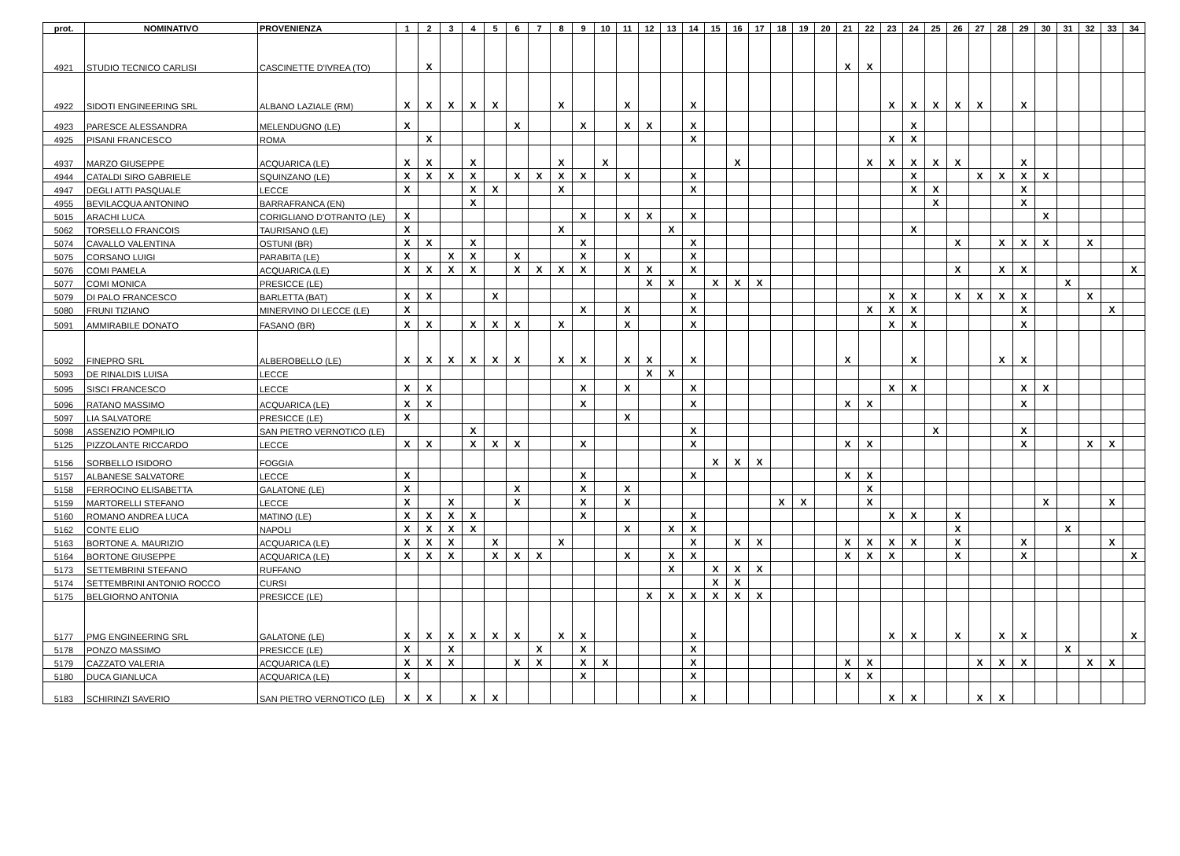| prot. | NOMINATIVO | PROVENIENZA | 1 | 2 | 3 | 4 | 5 | 6 | 7 | 8 | 9 | 10 | 11 | 12 | 13 | 14 | 15 | 16 | 17 | 18 | 19 | 20 | 21 | 22 | 23 | 24 | 25 | 26 | 27 | 28 | 29 | 30 | 31 | 32 | 33 | 34 |
| --- | --- | --- | --- | --- | --- | --- | --- | --- | --- | --- | --- | --- | --- | --- | --- | --- | --- | --- | --- | --- | --- | --- | --- | --- | --- | --- | --- | --- | --- | --- | --- | --- | --- | --- | --- | --- |
| 4921 | STUDIO TECNICO CARLISI | CASCINETTE D'IVREA (TO) | | X | | | | | | | | | | | | | | | | | | | X | X | | | | | | | | | | | | |
| 4922 | SIDOTI ENGINEERING SRL | ALBANO LAZIALE (RM) | X | X | X | X | X | | | X | | | X | | | X | | | | | | | | | X | X | X | X | X | | X | | | | | |
| 4923 | PARESCE ALESSANDRA | MELENDUGNO (LE) | X | | | | | X | | | X | | X | X | | X | | | | | | | | | | X | | | | | | | | | | |
| 4925 | PISANI FRANCESCO | ROMA | | X | | | | | | | | | | | | X | | | | | | | | | X | X | | | | | | | | | | |
| 4937 | MARZO GIUSEPPE | ACQUARICA (LE) | X | X | | X | | | | X | | X | | | | | | X | | | | | | X | X | X | X | X | | | X | | | | | |
| 4944 | CATALDI SIRO GABRIELE | SQUINZANO (LE) | X | X | X | X | | X | X | X | X | | X | | | X | | | | | | | | | | X | | | X | X | X | X | | | | |
| 4947 | DEGLI ATTI PASQUALE | LECCE | X | | | X | X | | | X | | | | | | X | | | | | | | | | | X | X | | | | X | | | | | |
| 4955 | BEVILACQUA ANTONINO | BARRAFRANCA (EN) | | | | X | | | | | | | | | | | | | | | | | | | | | X | | | | X | | | | | |
| 5015 | ARACHI LUCA | CORIGLIANO D'OTRANTO (LE) | X | | | | | | | | X | | X | X | | X | | | | | | | | | | | | | | | | X | | | | |
| 5062 | TORSELLO FRANCOIS | TAURISANO (LE) | X | | | | | | | X | | | | | X | | | | | | | | | | | X | | | | | | | | | | |
| 5074 | CAVALLO VALENTINA | OSTUNI (BR) | X | X | | X | | | | | X | | | | | X | | | | | | | | | | | | X | | X | X | X | | X | | |
| 5075 | CORSANO LUIGI | PARABITA (LE) | X | | X | X | | X | | | X | | X | | | X | | | | | | | | | | | | | | | | | | | | |
| 5076 | COMI PAMELA | ACQUARICA (LE) | X | X | X | X | | X | X | X | X | | X | X | | X | | | | | | | | | | | | X | | X | X | | | | | X |
| 5077 | COMI MONICA | PRESICCE (LE) | | | | | | | | | | | | X | X | | X | X | X | | | | | | | | | | | | | | X | | | |
| 5079 | DI PALO FRANCESCO | BARLETTA (BAT) | X | X | | | X | | | | | | | | | X | | | | | | | | | X | X | | X | X | X | X | | | X | | |
| 5080 | FRUNI TIZIANO | MINERVINO DI LECCE (LE) | X | | | | | | | | X | | X | | | X | | | | | | | | X | X | X | | | | | X | | | | X | |
| 5091 | AMMIRABILE DONATO | FASANO (BR) | X | X | | X | X | X | | X | | | X | | | X | | | | | | | | | X | X | | | | | X | | | | | |
| 5092 | FINEPRO SRL | ALBEROBELLO (LE) | X | X | X | X | X | X | | X | X | | X | X | | X | | | | | | | X | | | X | | | | X | X | | | | | |
| 5093 | DE RINALDIS LUISA | LECCE | | | | | | | | | | | | X | X | | | | | | | | | | | | | | | | | | | | | |
| 5095 | SISCI FRANCESCO | LECCE | X | X | | | | | | | X | | X | | | X | | | | | | | | | X | X | | | | | X | X | | | | |
| 5096 | RATANO MASSIMO | ACQUARICA (LE) | X | X | | | | | | | X | | | | | X | | | | | | | X | X | | | | | | | X | | | | | |
| 5097 | LIA SALVATORE | PRESICCE (LE) | X | | | | | | | | | | X | | | | | | | | | | | | | | | | | | | | | | | |
| 5098 | ASSENZIO POMPILIO | SAN PIETRO VERNOTICO (LE) | | | | X | | | | | | | | | | X | | | | | | | | | | | X | | | | X | | | | | |
| 5125 | PIZZOLANTE RICCARDO | LECCE | X | X | | X | X | X | | | X | | | | | X | | | | | | | X | X | | | | | | | X | | | X | X | |
| 5156 | SORBELLO ISIDORO | FOGGIA | | | | | | | | | | | | | | | X | X | X | | | | | | | | | | | | | | | | | |
| 5157 | ALBANESE SALVATORE | LECCE | X | | | | | | | | X | | | | | X | | | | | | | X | X | | | | | | | | | | | | |
| 5158 | FERROCINO ELISABETTA | GALATONE (LE) | X | | | | | X | | | X | | X | | | | | | | | | | | X | | | | | | | | | | | | |
| 5159 | MARTORELLI STEFANO | LECCE | X | | X | | | X | | | X | | X | | | | | | | X | X | | | X | | | | | | | | X | | | X | |
| 5160 | ROMANO ANDREA LUCA | MATINO (LE) | X | X | X | X | | | | | X | | | | | X | | | | | | | | | X | X | | X | | | | | | | | |
| 5162 | CONTE ELIO | NAPOLI | X | X | X | X | | | | | | | X | | X | X | | | | | | | | | | | | X | | | | | X | | | |
| 5163 | BORTONE A. MAURIZIO | ACQUARICA (LE) | X | X | X | | X | | | X | | | | | | X | | X | X | | | | X | X | X | X | | X | | | X | | | | X | |
| 5164 | BORTONE GIUSEPPE | ACQUARICA (LE) | X | X | X | | X | X | X | | | | X | | X | X | | | | | | | X | X | X | | | X | | | X | | | | | X |
| 5173 | SETTEMBRINI STEFANO | RUFFANO | | | | | | | | | | | | | X | | X | X | X | | | | | | | | | | | | | | | | | |
| 5174 | SETTEMBRINI ANTONIO ROCCO | CURSI | | | | | | | | | | | | | | | X | X | | | | | | | | | | | | | | | | | | |
| 5175 | BELGIORNO ANTONIA | PRESICCE (LE) | | | | | | | | | | | | X | X | X | X | X | X | | | | | | | | | | | | | | | | | |
| 5177 | PMG ENGINEERING SRL | GALATONE (LE) | X | X | X | X | X | X | | X | X | | | | | X | | | | | | | | | X | X | | X | | X | X | | | | | X |
| 5178 | PONZO MASSIMO | PRESICCE (LE) | X | | X | | | | X | | X | | | | | X | | | | | | | | | | | | | | | | | X | | | |
| 5179 | CAZZATO VALERIA | ACQUARICA (LE) | X | X | X | | | X | X | | X | X | | | | X | | | | | | | X | X | | | | | X | X | X | | | X | X | |
| 5180 | DUCA GIANLUCA | ACQUARICA (LE) | X | | | | | | | | X | | | | | X | | | | | | | X | X | | | | | | | | | | | | |
| 5183 | SCHIRINZI SAVERIO | SAN PIETRO VERNOTICO (LE) | X | X | | X | X | | | | | | | | | X | | | | | | | | | X | X | | | X | X | | | | | | |